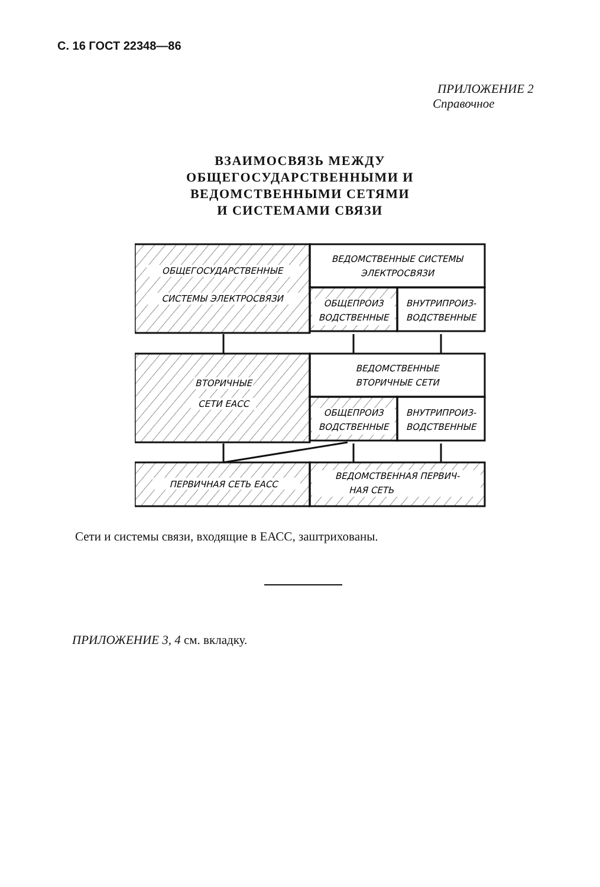С. 16 ГОСТ 22348—86
ПРИЛОЖЕНИЕ 2
Справочное
ВЗАИМОСВЯЗЬ МЕЖДУ
ОБЩЕГОСУДАРСТВЕННЫМИ И
ВЕДОМСТВЕННЫМИ СЕТЯМИ
И СИСТЕМАМИ СВЯЗИ
ОБЩЕГОСУДАРСТВЕННЫЕ
СИСТЕМЫ ЭЛЕКТРОСВЯЗИ
ВЕДОМСТВЕННЫЕ СИСТЕМЫ
ЭЛЕКТРОСВЯЗИ
ОБЩЕПРОИЗ
ВОДСТВЕННЫЕ
ВНУТРИПРОИЗ-
ВОДСТВЕННЫЕ
ВТОРИЧНЫЕ
СЕТИ ЕАСС
ВЕДОМСТВЕННЫЕ
ВТОРИЧНЫЕ СЕТИ
ОБЩЕПРОИЗ
ВОДСТВЕННЫЕ
ВНУТРИПРОИЗ-
ВОДСТВЕННЫЕ
ПЕРВИЧНАЯ СЕТЬ ЕАСС
ВЕДОМСТВЕННАЯ ПЕРВИЧ-
НАЯ СЕТЬ
Сети и системы связи, входящие в ЕАСС, заштрихованы.
ПРИЛОЖЕНИЕ 3, 4 см. вкладку.